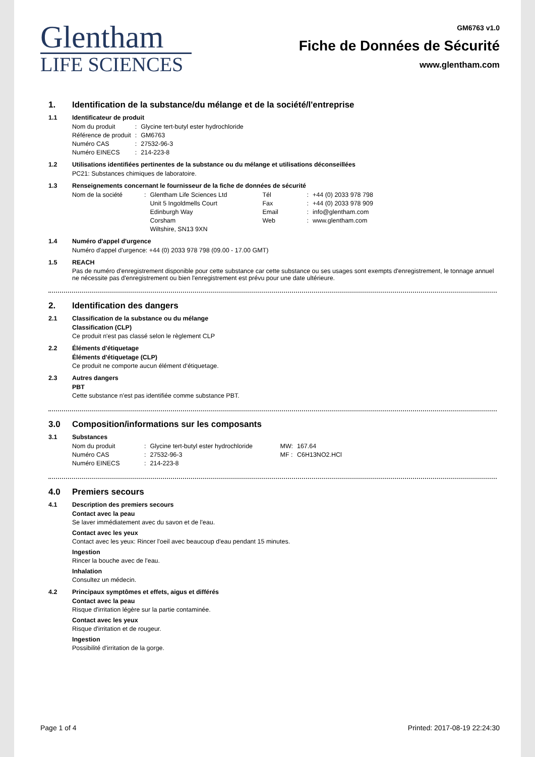Glentham
LIFE SCIENCES
GM6763 v1.0
Fiche de Données de Sécurité
www.glentham.com
1. Identification de la substance/du mélange et de la société/l'entreprise
1.1 Identificateur de produit
| Nom du produit | : | Glycine tert-butyl ester hydrochloride |
| Référence de produit | : | GM6763 |
| Numéro CAS | : | 27532-96-3 |
| Numéro EINECS | : | 214-223-8 |
1.2 Utilisations identifiées pertinentes de la substance ou du mélange et utilisations déconseillées
PC21: Substances chimiques de laboratoire.
1.3 Renseignements concernant le fournisseur de la fiche de données de sécurité
| Nom de la société | : | Glentham Life Sciences Ltd Unit 5 Ingoldmells Court Edinburgh Way Corsham Wiltshire, SN13 9XN | Tél Fax Email Web | : : : : | +44 (0) 2033 978 798 +44 (0) 2033 978 909 info@glentham.com www.glentham.com |
1.4 Numéro d'appel d'urgence
Numéro d'appel d'urgence: +44 (0) 2033 978 798 (09.00 - 17.00 GMT)
1.5 REACH
Pas de numéro d'enregistrement disponible pour cette substance car cette substance ou ses usages sont exempts d'enregistrement, le tonnage annuel ne nécessite pas d'enregistrement ou bien l'enregistrement est prévu pour une date ultérieure.
2. Identification des dangers
2.1 Classification de la substance ou du mélange
Classification (CLP)
Ce produit n'est pas classé selon le règlement CLP
2.2 Éléments d'étiquetage
Éléments d'étiquetage (CLP)
Ce produit ne comporte aucun élément d'étiquetage.
2.3 Autres dangers
PBT
Cette substance n'est pas identifiée comme substance PBT.
3.0 Composition/informations sur les composants
3.1 Substances
| Nom du produit | : | Glycine tert-butyl ester hydrochloride | MW: | 167.64 |
| Numéro CAS | : | 27532-96-3 | MF : | C6H13NO2.HCl |
| Numéro EINECS | : | 214-223-8 | | |
4.0 Premiers secours
4.1 Description des premiers secours
Contact avec la peau
Se laver immédiatement avec du savon et de l'eau.
Contact avec les yeux
Contact avec les yeux: Rincer l'oeil avec beaucoup d'eau pendant 15 minutes.
Ingestion
Rincer la bouche avec de l'eau.
Inhalation
Consultez un médecin.
4.2 Principaux symptômes et effets, aigus et différés
Contact avec la peau
Risque d'irritation légère sur la partie contaminée.
Contact avec les yeux
Risque d'irritation et de rougeur.
Ingestion
Possibilité d'irritation de la gorge.
Page 1 of 4 Printed: 2017-08-19 22:24:30